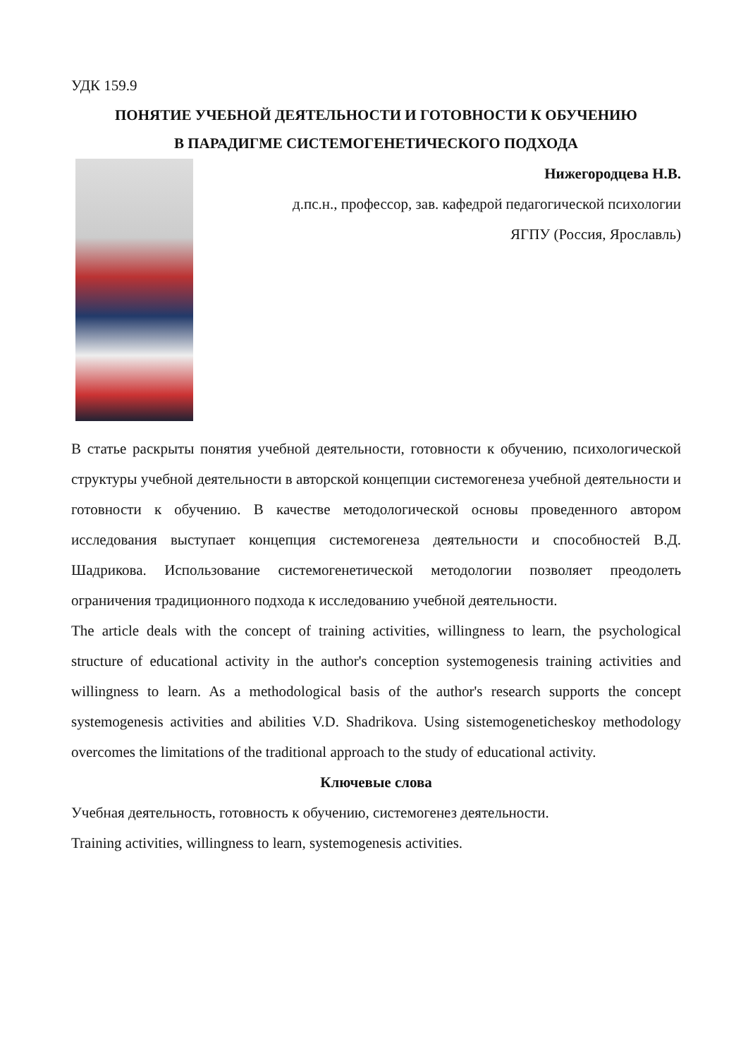УДК 159.9
ПОНЯТИЕ УЧЕБНОЙ ДЕЯТЕЛЬНОСТИ И ГОТОВНОСТИ К ОБУЧЕНИЮ
В ПАРАДИГМЕ СИСТЕМОГЕНЕТИЧЕСКОГО ПОДХОДА
Нижегородцева Н.В.
д.пс.н., профессор, зав. кафедрой педагогической психологии
ЯГПУ (Россия, Ярославль)
В статье раскрыты понятия учебной деятельности, готовности к обучению, психологической структуры учебной деятельности в авторской концепции системогенеза учебной деятельности и готовности к обучению. В качестве методологической основы проведенного автором исследования выступает концепция системогенеза деятельности и способностей В.Д. Шадрикова. Использование системогенетической методологии позволяет преодолеть ограничения традиционного подхода к исследованию учебной деятельности.
The article deals with the concept of training activities, willingness to learn, the psychological structure of educational activity in the author's conception systemogenesis training activities and willingness to learn. As a methodological basis of the author's research supports the concept systemogenesis activities and abilities V.D. Shadrikova. Using sistemogeneticheskoy methodology overcomes the limitations of the traditional approach to the study of educational activity.
Ключевые слова
Учебная деятельность, готовность к обучению, системогенез деятельности.
Training activities, willingness to learn, systemogenesis activities.